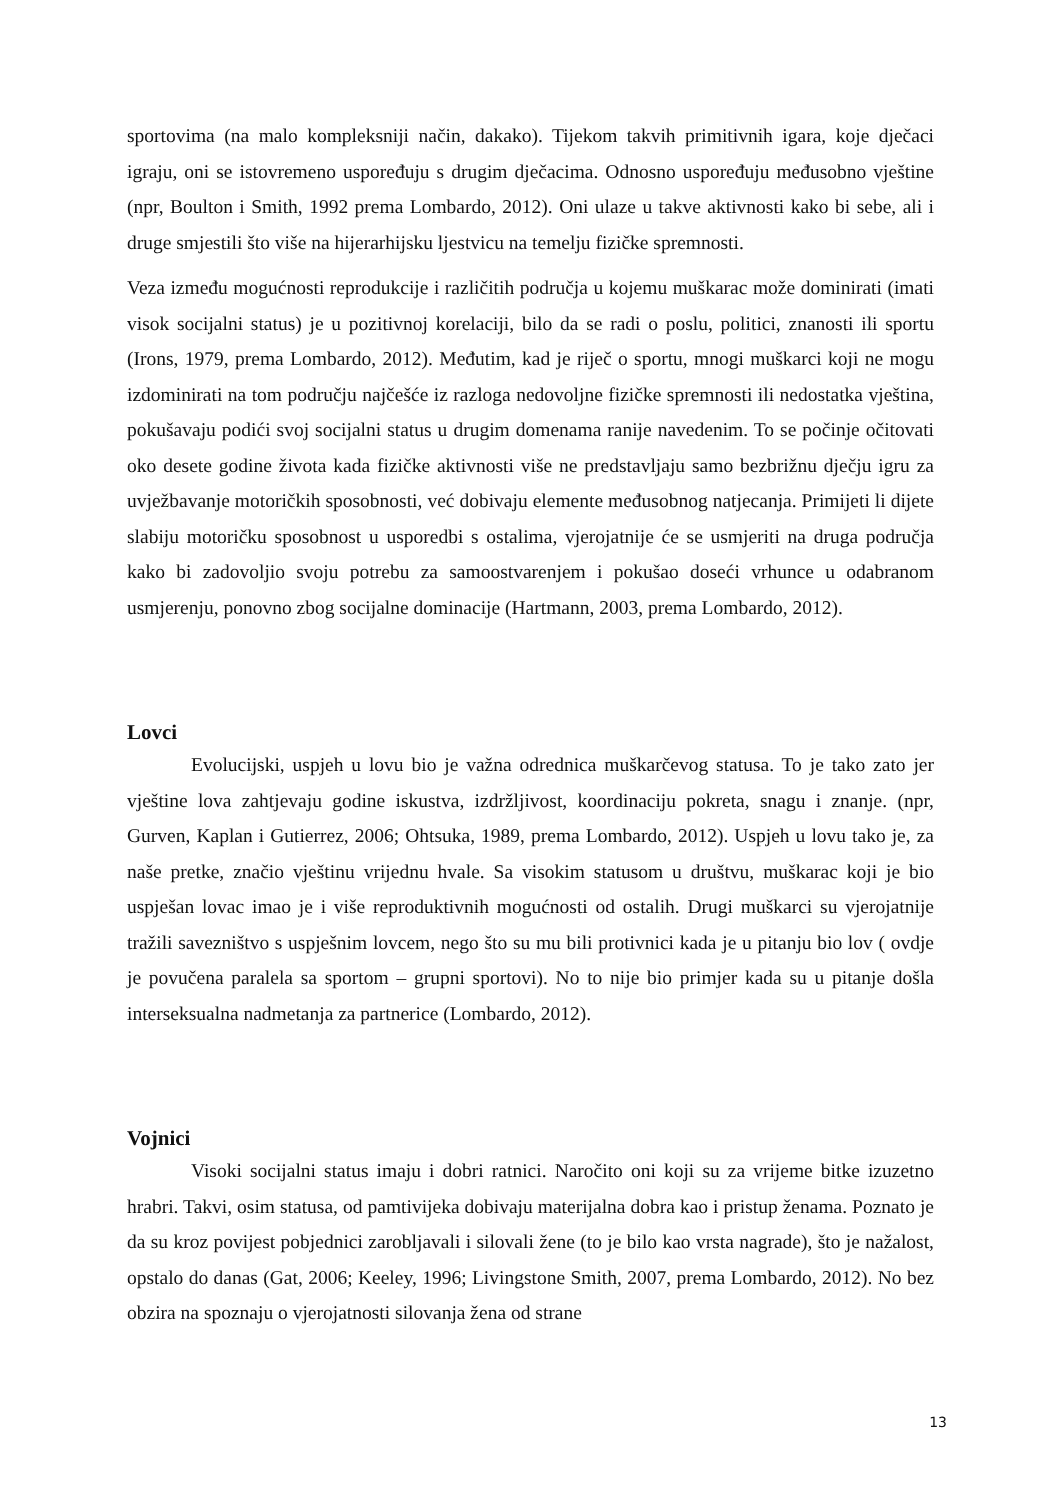sportovima (na malo kompleksniji način, dakako). Tijekom takvih primitivnih igara, koje dječaci igraju, oni se istovremeno uspoređuju s drugim dječacima. Odnosno uspoređuju međusobno vještine (npr, Boulton i Smith, 1992 prema Lombardo, 2012). Oni ulaze u takve aktivnosti kako bi sebe, ali i druge smjestili što više na hijerarhijsku ljestvicu na temelju fizičke spremnosti.
Veza između mogućnosti reprodukcije i različitih područja u kojemu muškarac može dominirati (imati visok socijalni status) je u pozitivnoj korelaciji, bilo da se radi o poslu, politici, znanosti ili sportu (Irons, 1979, prema Lombardo, 2012). Međutim, kad je riječ o sportu, mnogi muškarci koji ne mogu izdominirati na tom području najčešće iz razloga nedovoljne fizičke spremnosti ili nedostatka vještina, pokušavaju podići svoj socijalni status u drugim domenama ranije navedenim. To se počinje očitovati oko desete godine života kada fizičke aktivnosti više ne predstavljaju samo bezbrižnu dječju igru za uvježbavanje motoričkih sposobnosti, već dobivaju elemente međusobnog natjecanja. Primijeti li dijete slabiju motoričku sposobnost u usporedbi s ostalima, vjerojatnije će se usmjeriti na druga područja kako bi zadovoljio svoju potrebu za samoostvarenjem i pokušao doseći vrhunce u odabranom usmjerenju, ponovno zbog socijalne dominacije (Hartmann, 2003, prema Lombardo, 2012).
Lovci
Evolucijski, uspjeh u lovu bio je važna odrednica muškarčevog statusa. To je tako zato jer vještine lova zahtjevaju godine iskustva, izdržljivost, koordinaciju pokreta, snagu i znanje. (npr, Gurven, Kaplan i Gutierrez, 2006; Ohtsuka, 1989, prema Lombardo, 2012). Uspjeh u lovu tako je, za naše pretke, značio vještinu vrijednu hvale. Sa visokim statusom u društvu, muškarac koji je bio uspješan lovac imao je i više reproduktivnih mogućnosti od ostalih. Drugi muškarci su vjerojatnije tražili savezništvo s uspješnim lovcem, nego što su mu bili protivnici kada je u pitanju bio lov ( ovdje je povučena paralela sa sportom – grupni sportovi). No to nije bio primjer kada su u pitanje došla interseksualna nadmetanja za partnerice (Lombardo, 2012).
Vojnici
Visoki socijalni status imaju i dobri ratnici. Naročito oni koji su za vrijeme bitke izuzetno hrabri. Takvi, osim statusa, od pamtivijeka dobivaju materijalna dobra kao i pristup ženama. Poznato je da su kroz povijest pobjednici zarobljavali i silovali žene (to je bilo kao vrsta nagrade), što je nažalost, opstalo do danas (Gat, 2006; Keeley, 1996; Livingstone Smith, 2007, prema Lombardo, 2012). No bez obzira na spoznaju o vjerojatnosti silovanja žena od strane
13